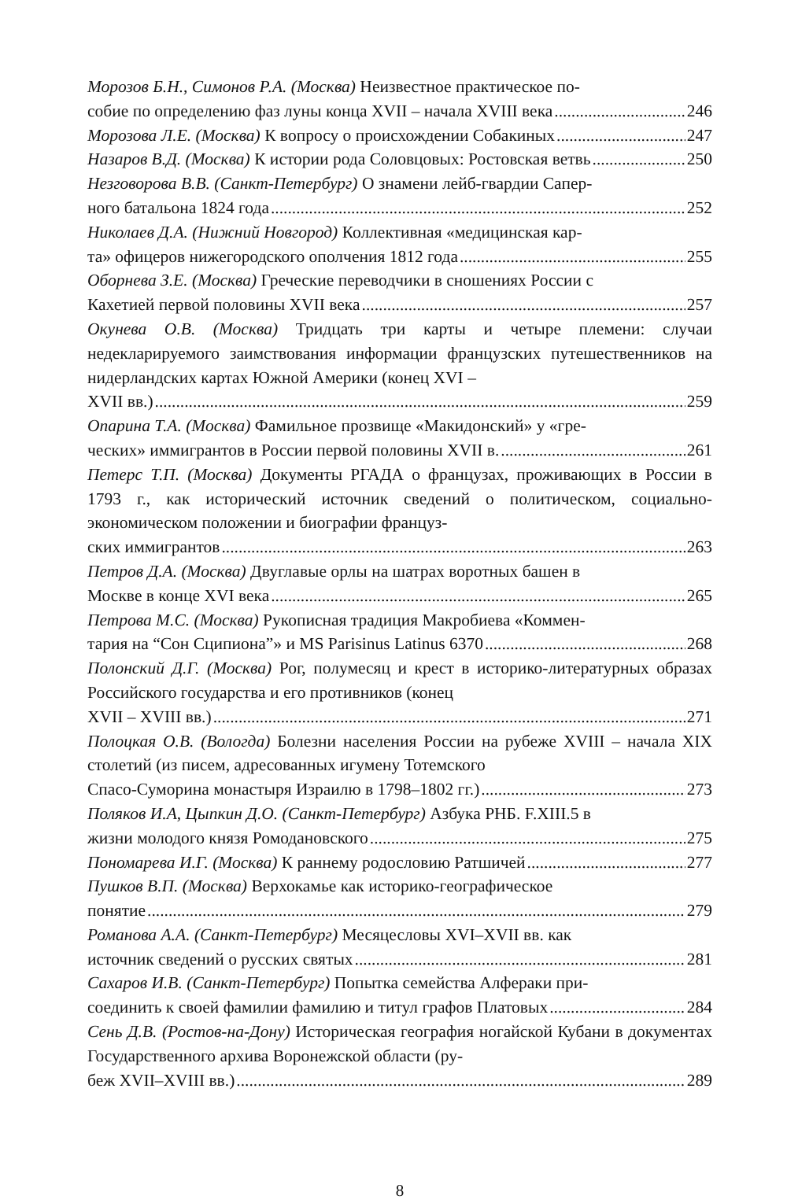Морозов Б.Н., Симонов Р.А. (Москва) Неизвестное практическое по-
собие по определению фаз луны конца XVII – начала XVIII века 246
Морозова Л.Е. (Москва) К вопросу о происхождении Собакиных 247
Назаров В.Д. (Москва) К истории рода Соловцовых: Ростовская ветвь 250
Незговорова В.В. (Санкт-Петербург) О знамени лейб-гвардии Сапер-
ного батальона 1824 года 252
Николаев Д.А. (Нижний Новгород) Коллективная «медицинская кар-
та» офицеров нижегородского ополчения 1812 года 255
Оборнева З.Е. (Москва) Греческие переводчики в сношениях России с
Кахетией первой половины XVII века 257
Окунева О.В. (Москва) Тридцать три карты и четыре племени: случаи недекларируемого заимствования информации французских путеше­ственников на нидерландских картах Южной Америки (конец XVI –
XVII вв.) 259
Опарина Т.А. (Москва) Фамильное прозвище «Макидонский» у «гре-
ческих» иммигрантов в России первой половины XVII в. 261
Петерс Т.П. (Москва) Документы РГАДА о французах, проживающих в России в 1793 г., как исторический источник сведений о политиче­ском, социально-экономическом положении и биографии француз-
ских иммигрантов 263
Петров Д.А. (Москва) Двуглавые орлы на шатрах воротных башен в
Москве в конце XVI века 265
Петрова М.С. (Москва) Рукописная традиция Макробиева «Коммен-
тария на “Сон Сципиона”» и MS Parisinus Latinus 6370 268
Полонский Д.Г. (Москва) Рог, полумесяц и крест в историко-литера­турных образах Российского государства и его противников (конец
XVII – XVIII вв.) 271
Полоцкая О.В. (Вологда) Болезни населения России на рубеже XVIII – начала XIX столетий (из писем, адресованных игумену Тотемского
Спасо-Суморина монастыря Израилю в 1798–1802 гг.) 273
Поляков И.А, Цыпкин Д.О. (Санкт-Петербург) Азбука РНБ. F.XIII.5 в
жизни молодого князя Ромодановского 275
Пономарева И.Г. (Москва) К раннему родословию Ратшичей 277
Пушков В.П. (Москва) Верхокамье как историко-географическое
понятие 279
Романова А.А. (Санкт-Петербург) Месяцесловы XVI–XVII вв. как
источник сведений о русских святых 281
Сахаров И.В. (Санкт-Петербург) Попытка семейства Алфераки при-
соединить к своей фамилии фамилию и титул графов Платовых 284
Сень Д.В. (Ростов-на-Дону) Историческая география ногайской Куба­ни в документах Государственного архива Воронежской области (ру-
беж XVII–XVIII вв.) 289
8